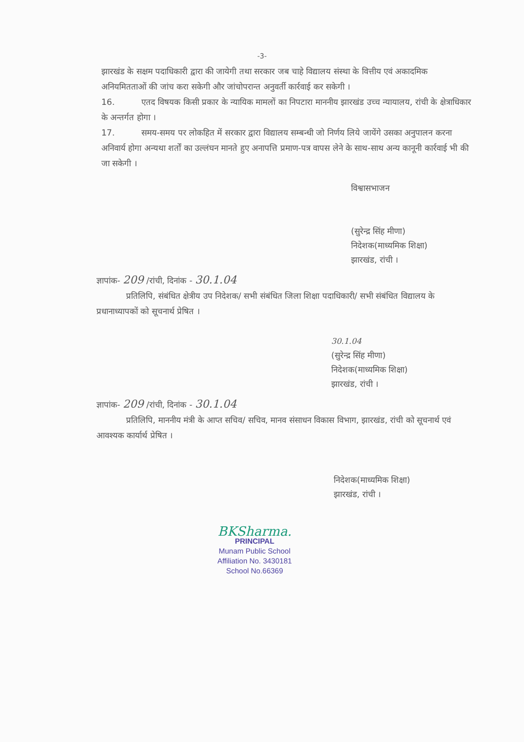-3-
झारखंड के सक्षम पदाधिकारी द्वारा की जायेगी तथा सरकार जब चाहे विद्यालय संस्था के वित्तीय एवं अकादमिक अनियमितताओं की जांच करा सकेगी और जांचोपरान्त अनुवर्ती कार्रवाई कर सकेगी ।
16. एतद विषयक किसी प्रकार के न्यायिक मामलों का निपटारा माननीय झारखंड उच्च न्यायालय, रांची के क्षेत्राधिकार के अन्तर्गत होगा ।
17. समय-समय पर लोकहित में सरकार द्वारा विद्यालय सम्बन्धी जो निर्णय लिये जायेंगे उसका अनुपालन करना अनिवार्य होगा अन्यथा शर्तों का उल्लंघन मानते हुए अनापत्ति प्रमाण-पत्र वापस लेने के साथ-साथ अन्य कानूनी कार्रवाई भी की जा सकेगी ।
विश्वासभाजन
(सुरेन्द्र सिंह मीणा)
निदेशक(माध्यमिक शिक्षा)
झारखंड, रांची ।
ज्ञापांक- 209 /रांची, दिनांक - 30.1.04
प्रतिलिपि, संबंधित क्षेत्रीय उप निदेशक/ सभी संबंधित जिला शिक्षा पदाधिकारी/ सभी संबंधित विद्यालय के प्रधानाध्यापकों को सूचनार्थ प्रेषित ।
30.1.04
(सुरेन्द्र सिंह मीणा)
निदेशक(माध्यमिक शिक्षा)
झारखंड, रांची ।
ज्ञापांक- 209 /रांची, दिनांक - 30.1.04
प्रतिलिपि, माननीय मंत्री के आप्त सचिव/ सचिव, मानव संसाधन विकास विभाग, झारखंड, रांची को सूचनार्थ एवं आवश्यक कार्यार्थ प्रेषित ।
निदेशक(माध्यमिक शिक्षा)
झारखंड, रांची ।
BKSharma.
PRINCIPAL
Munam Public School
Affiliation No. 3430181
School No.66369